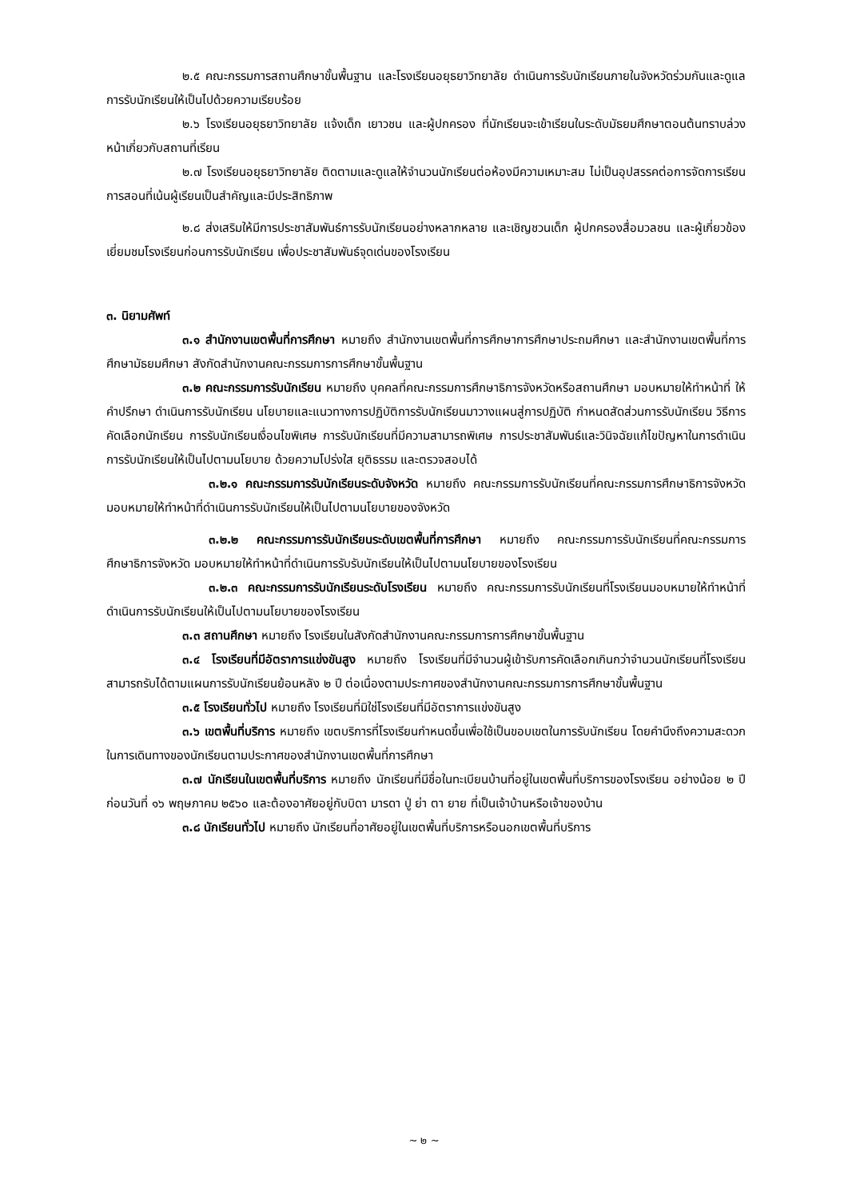๒.๕ คณะกรรมการสถานศึกษาขั้นพื้นฐาน และโรงเรียนอยุธยาวิทยาลัย ดำเนินการรับนักเรียนภายในจังหวัดร่วมกันและดูแลการรับนักเรียนให้เป็นไปด้วยความเรียบร้อย
๒.๖ โรงเรียนอยุธยาวิทยาลัย แจ้งเด็ก เยาวชน และผู้ปกครอง ที่นักเรียนจะเข้าเรียนในระดับมัธยมศึกษาตอนต้นทราบล่วงหน้าเกี่ยวกับสถานที่เรียน
๒.๗ โรงเรียนอยุธยาวิทยาลัย ติดตามและดูแลให้จำนวนนักเรียนต่อห้องมีความเหมาะสม ไม่เป็นอุปสรรคต่อการจัดการเรียนการสอนที่เน้นผู้เรียนเป็นสำคัญและมีประสิทธิภาพ
๒.๘ ส่งเสริมให้มีการประชาสัมพันธ์การรับนักเรียนอย่างหลากหลาย และเชิญชวนเด็ก ผู้ปกครองสื่อมวลชน และผู้เกี่ยวข้อง เยี่ยมชมโรงเรียนก่อนการรับนักเรียน เพื่อประชาสัมพันธ์จุดเด่นของโรงเรียน
๓. นิยามศัพท์
๓.๑ สำนักงานเขตพื้นที่การศึกษา หมายถึง สำนักงานเขตพื้นที่การศึกษาการศึกษาประถมศึกษา และสำนักงานเขตพื้นที่การศึกษามัธยมศึกษา สังกัดสำนักงานคณะกรรมการการศึกษาขั้นพื้นฐาน
๓.๒ คณะกรรมการรับนักเรียน หมายถึง บุคคลที่คณะกรรมการศึกษาธิการจังหวัดหรือสถานศึกษา มอบหมายให้ทำหน้าที่ ให้คำปรึกษา ดำเนินการรับนักเรียน นโยบายและแนวทางการปฏิบัติการรับนักเรียนมาวางแผนสู่การปฏิบัติ กำหนดสัดส่วนการรับนักเรียน วิธีการคัดเลือกนักเรียน การรับนักเรียนเงื่อนไขพิเศษ การรับนักเรียนที่มีความสามารถพิเศษ การประชาสัมพันธ์และวินิจฉัยแก้ไขปัญหาในการดำเนินการรับนักเรียนให้เป็นไปตามนโยบาย ด้วยความโปร่งใส ยุติธรรม และตรวจสอบได้
๓.๒.๑ คณะกรรมการรับนักเรียนระดับจังหวัด หมายถึง คณะกรรมการรับนักเรียนที่คณะกรรมการศึกษาธิการจังหวัด มอบหมายให้ทำหน้าที่ดำเนินการรับนักเรียนให้เป็นไปตามนโยบายของจังหวัด
๓.๒.๒ คณะกรรมการรับนักเรียนระดับเขตพื้นที่การศึกษา หมายถึง คณะกรรมการรับนักเรียนที่คณะกรรมการศึกษาธิการจังหวัด มอบหมายให้ทำหน้าที่ดำเนินการรับรับนักเรียนให้เป็นไปตามนโยบายของโรงเรียน
๓.๒.๓ คณะกรรมการรับนักเรียนระดับโรงเรียน หมายถึง คณะกรรมการรับนักเรียนที่โรงเรียนมอบหมายให้ทำหน้าที่ดำเนินการรับนักเรียนให้เป็นไปตามนโยบายของโรงเรียน
๓.๓ สถานศึกษา หมายถึง โรงเรียนในสังกัดสำนักงานคณะกรรมการการศึกษาขั้นพื้นฐาน
๓.๔ โรงเรียนที่มีอัตราการแข่งขันสูง หมายถึง โรงเรียนที่มีจำนวนผู้เข้ารับการคัดเลือกเกินกว่าจำนวนนักเรียนที่โรงเรียนสามารถรับได้ตามแผนการรับนักเรียนย้อนหลัง ๒ ปี ต่อเนื่องตามประกาศของสำนักงานคณะกรรมการการศึกษาขั้นพื้นฐาน
๓.๕ โรงเรียนทั่วไป หมายถึง โรงเรียนที่มิใช่โรงเรียนที่มีอัตราการแข่งขันสูง
๓.๖ เขตพื้นที่บริการ หมายถึง เขตบริการที่โรงเรียนกำหนดขึ้นเพื่อใช้เป็นขอบเขตในการรับนักเรียน โดยคำนึงถึงความสะดวกในการเดินทางของนักเรียนตามประกาศของสำนักงานเขตพื้นที่การศึกษา
๓.๗ นักเรียนในเขตพื้นที่บริการ หมายถึง นักเรียนที่มีชื่อในทะเบียนบ้านที่อยู่ในเขตพื้นที่บริการของโรงเรียน อย่างน้อย ๒ ปี ก่อนวันที่ ๑๖ พฤษภาคม ๒๕๖๐ และต้องอาศัยอยู่กับบิดา มารดา ปู่ ย่า ตา ยาย ที่เป็นเจ้าบ้านหรือเจ้าของบ้าน
๓.๘ นักเรียนทั่วไป หมายถึง นักเรียนที่อาศัยอยู่ในเขตพื้นที่บริการหรือนอกเขตพื้นที่บริการ
~ ๒ ~